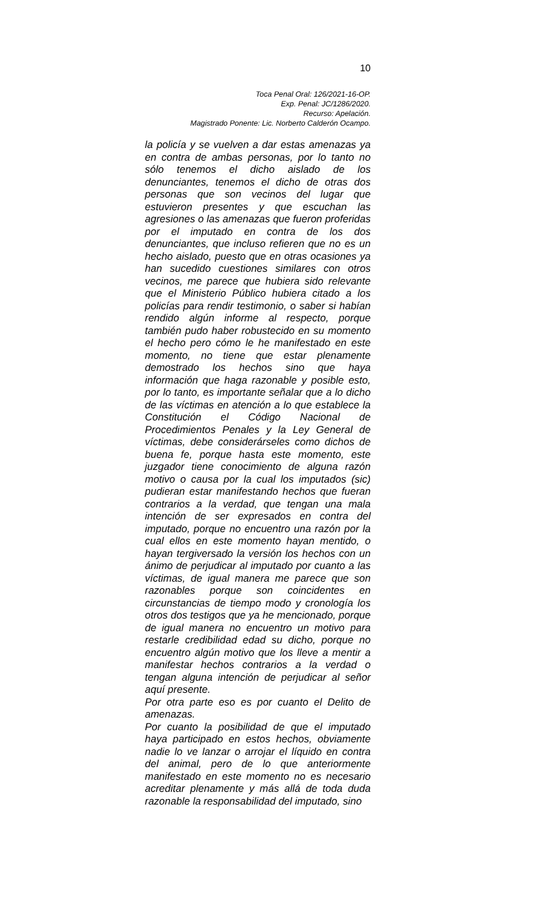10
Toca Penal Oral: 126/2021-16-OP.
Exp. Penal: JC/1286/2020.
Recurso: Apelación.
Magistrado Ponente: Lic. Norberto Calderón Ocampo.
la policía y se vuelven a dar estas amenazas ya en contra de ambas personas, por lo tanto no sólo tenemos el dicho aislado de los denunciantes, tenemos el dicho de otras dos personas que son vecinos del lugar que estuvieron presentes y que escuchan las agresiones o las amenazas que fueron proferidas por el imputado en contra de los dos denunciantes, que incluso refieren que no es un hecho aislado, puesto que en otras ocasiones ya han sucedido cuestiones similares con otros vecinos, me parece que hubiera sido relevante que el Ministerio Público hubiera citado a los policías para rendir testimonio, o saber si habían rendido algún informe al respecto, porque también pudo haber robustecido en su momento el hecho pero cómo le he manifestado en este momento, no tiene que estar plenamente demostrado los hechos sino que haya información que haga razonable y posible esto, por lo tanto, es importante señalar que a lo dicho de las víctimas en atención a lo que establece la Constitución el Código Nacional de Procedimientos Penales y la Ley General de víctimas, debe considerárseles como dichos de buena fe, porque hasta este momento, este juzgador tiene conocimiento de alguna razón motivo o causa por la cual los imputados (sic) pudieran estar manifestando hechos que fueran contrarios a la verdad, que tengan una mala intención de ser expresados en contra del imputado, porque no encuentro una razón por la cual ellos en este momento hayan mentido, o hayan tergiversado la versión los hechos con un ánimo de perjudicar al imputado por cuanto a las víctimas, de igual manera me parece que son razonables porque son coincidentes en circunstancias de tiempo modo y cronología los otros dos testigos que ya he mencionado, porque de igual manera no encuentro un motivo para restarle credibilidad edad su dicho, porque no encuentro algún motivo que los lleve a mentir a manifestar hechos contrarios a la verdad o tengan alguna intención de perjudicar al señor aquí presente.
Por otra parte eso es por cuanto el Delito de amenazas.
Por cuanto la posibilidad de que el imputado haya participado en estos hechos, obviamente nadie lo ve lanzar o arrojar el líquido en contra del animal, pero de lo que anteriormente manifestado en este momento no es necesario acreditar plenamente y más allá de toda duda razonable la responsabilidad del imputado, sino